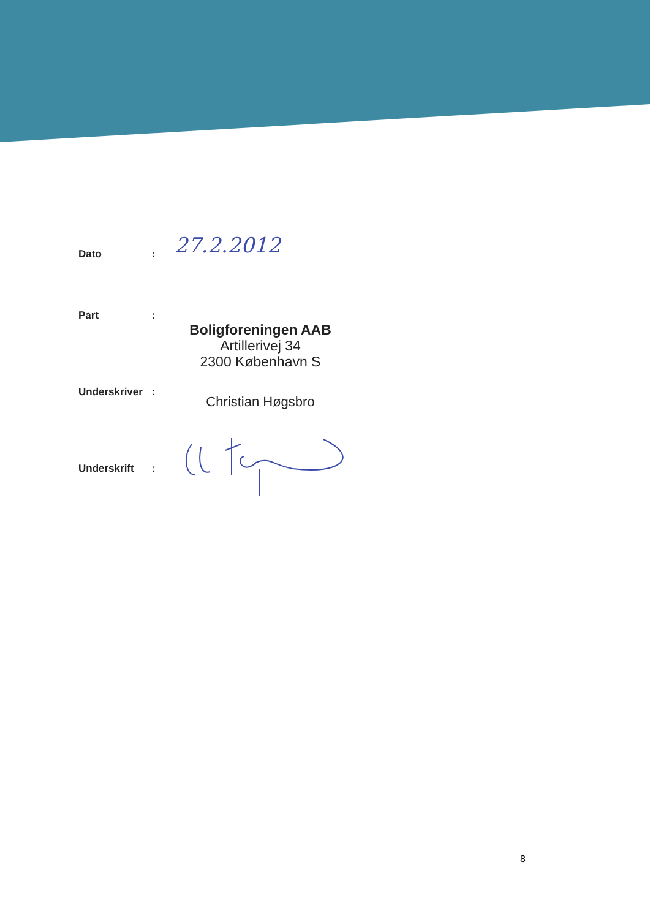Dato: 27.2.2012
Part:
Boligforeningen AAB
Artillerivej 34
2300 København S
Underskriver:
Christian Høgsbro
Underskrift:
8